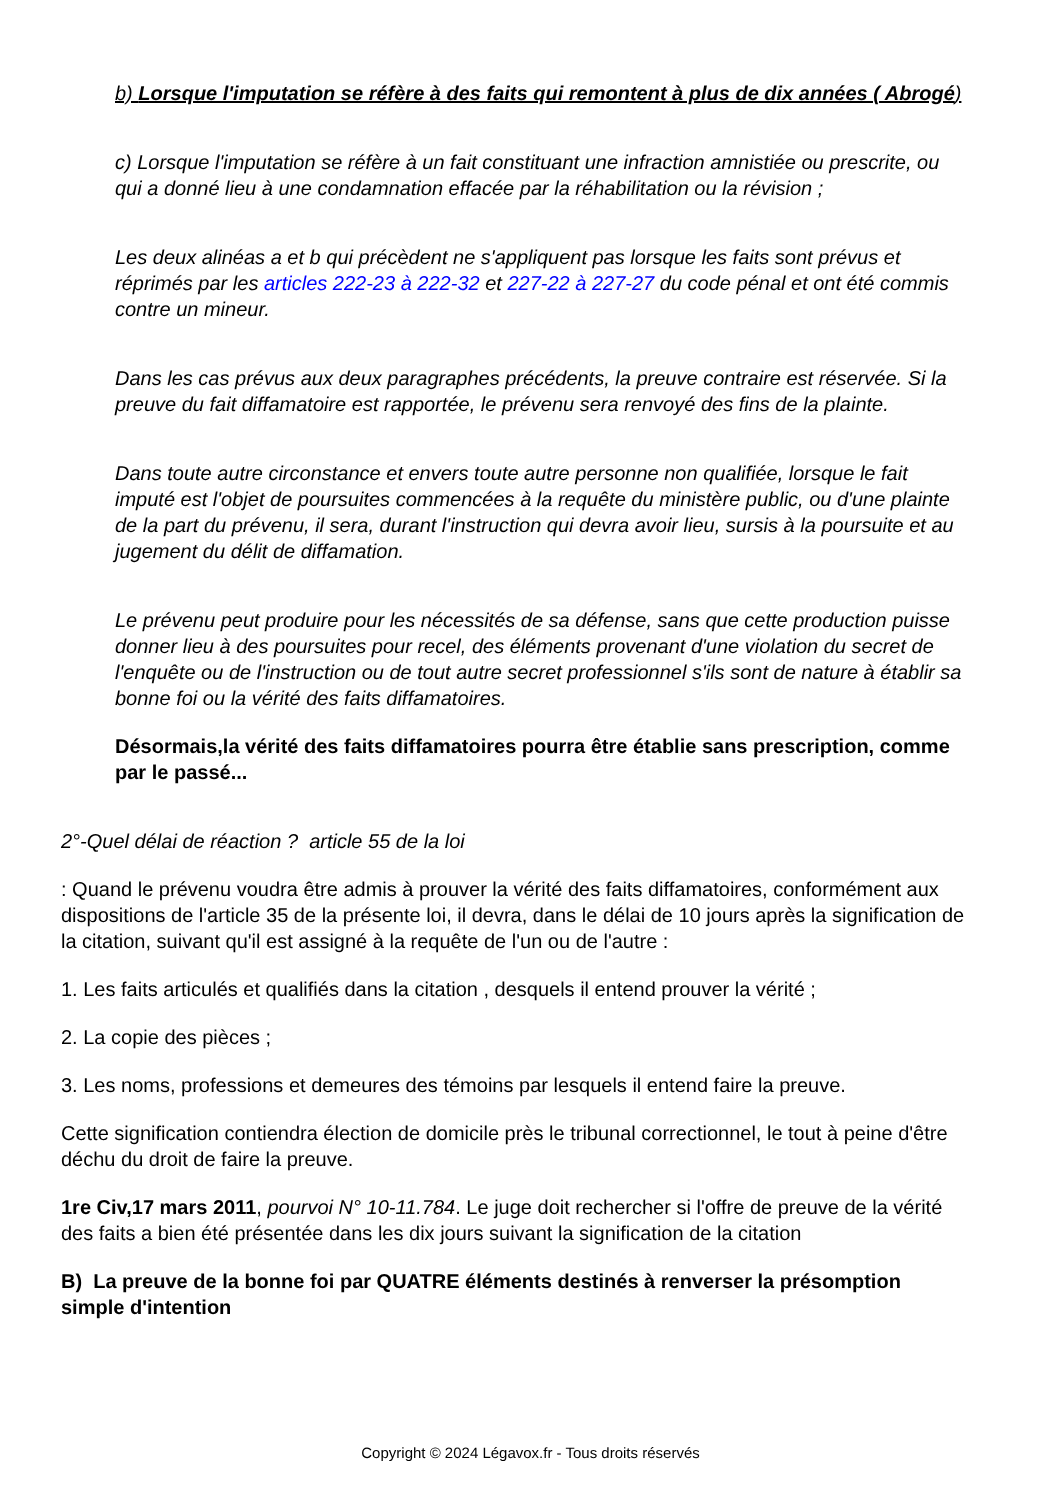b) Lorsque l'imputation se réfère à des faits qui remontent à plus de dix années ( Abrogé)
c) Lorsque l'imputation se réfère à un fait constituant une infraction amnistiée ou prescrite, ou qui a donné lieu à une condamnation effacée par la réhabilitation ou la révision ;
Les deux alinéas a et b qui précèdent ne s'appliquent pas lorsque les faits sont prévus et réprimés par les articles 222-23 à 222-32 et 227-22 à 227-27 du code pénal et ont été commis contre un mineur.
Dans les cas prévus aux deux paragraphes précédents, la preuve contraire est réservée. Si la preuve du fait diffamatoire est rapportée, le prévenu sera renvoyé des fins de la plainte.
Dans toute autre circonstance et envers toute autre personne non qualifiée, lorsque le fait imputé est l'objet de poursuites commencées à la requête du ministère public, ou d'une plainte de la part du prévenu, il sera, durant l'instruction qui devra avoir lieu, sursis à la poursuite et au jugement du délit de diffamation.
Le prévenu peut produire pour les nécessités de sa défense, sans que cette production puisse donner lieu à des poursuites pour recel, des éléments provenant d'une violation du secret de l'enquête ou de l'instruction ou de tout autre secret professionnel s'ils sont de nature à établir sa bonne foi ou la vérité des faits diffamatoires.
Désormais,la vérité des faits diffamatoires pourra être établie sans prescription, comme par le passé...
2°-Quel délai de réaction ? article 55 de la loi
: Quand le prévenu voudra être admis à prouver la vérité des faits diffamatoires, conformément aux dispositions de l'article 35 de la présente loi, il devra, dans le délai de 10 jours après la signification de la citation, suivant qu'il est assigné à la requête de l'un ou de l'autre :
1. Les faits articulés et qualifiés dans la citation , desquels il entend prouver la vérité ;
2. La copie des pièces ;
3. Les noms, professions et demeures des témoins par lesquels il entend faire la preuve.
Cette signification contiendra élection de domicile près le tribunal correctionnel, le tout à peine d'être déchu du droit de faire la preuve.
1re Civ,17 mars 2011, pourvoi N° 10-11.784. Le juge doit rechercher si l'offre de preuve de la vérité des faits a bien été présentée dans les dix jours suivant la signification de la citation
B) La preuve de la bonne foi par QUATRE éléments destinés à renverser la présomption simple d'intention
Copyright © 2024 Légavox.fr - Tous droits réservés